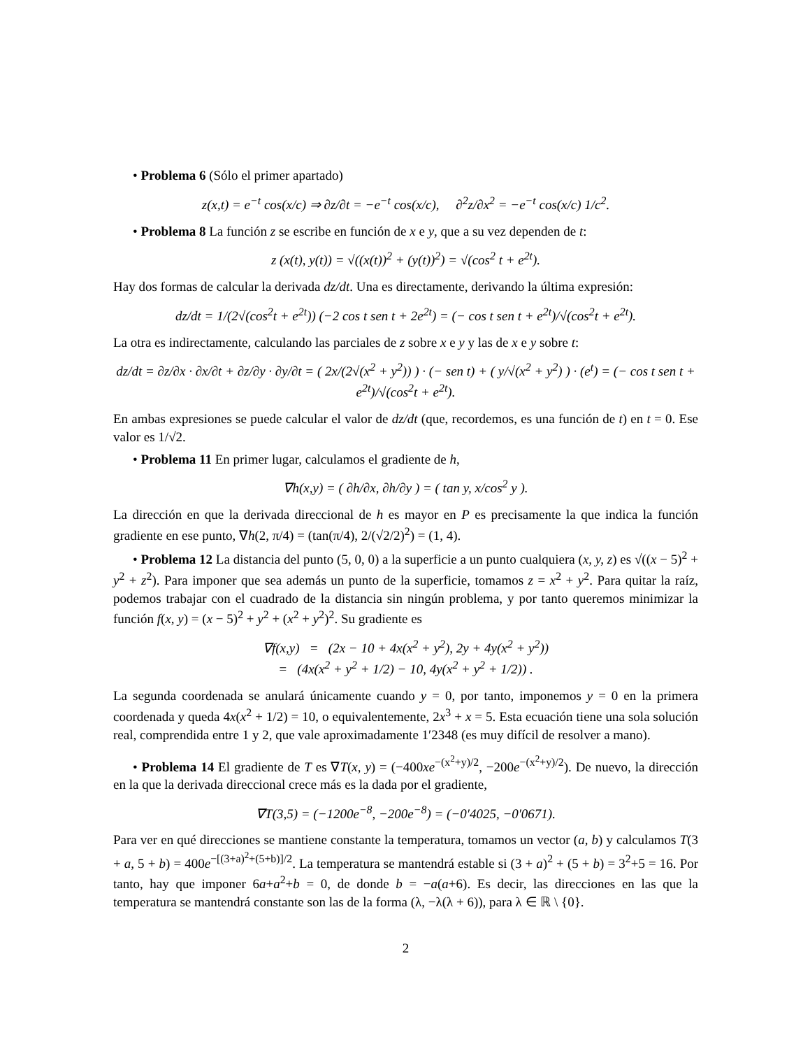• Problema 6 (Sólo el primer apartado)
z(x,t) = e<sup>−t</sup> cos(x/c) ⇒ ∂z/∂t = −e<sup>−t</sup> cos(x/c), ∂<sup>2</sup>z/∂x<sup>2</sup> = −e<sup>−t</sup> cos(x/c) 1/c<sup>2</sup>.
• Problema 8 La función z se escribe en función de x e y, que a su vez dependen de t:
z (x(t), y(t)) = √((x(t))<sup>2</sup> + (y(t))<sup>2</sup>) = √(cos<sup>2</sup> t + e<sup>2t</sup>).
Hay dos formas de calcular la derivada dz/dt. Una es directamente, derivando la última expresión:
dz/dt = 1/(2√(cos<sup>2</sup>t + e<sup>2t</sup>)) (−2 cos t sen t + 2e<sup>2t</sup>) = (− cos t sen t + e<sup>2t</sup>)/√(cos<sup>2</sup>t + e<sup>2t</sup>).
La otra es indirectamente, calculando las parciales de z sobre x e y y las de x e y sobre t:
dz/dt = ∂z/∂x · ∂x/∂t + ∂z/∂y · ∂y/∂t = ( 2x/(2√(x<sup>2</sup> + y<sup>2</sup>)) ) · (− sen t) + ( y/√(x<sup>2</sup> + y<sup>2</sup>) ) · (e<sup>t</sup>) = (− cos t sen t + e<sup>2t</sup>)/√(cos<sup>2</sup>t + e<sup>2t</sup>).
En ambas expresiones se puede calcular el valor de dz/dt (que, recordemos, es una función de t) en t = 0. Ese valor es 1/√2.
• Problema 11 En primer lugar, calculamos el gradiente de h,
∇h(x,y) = ( ∂h/∂x, ∂h/∂y ) = ( tan y, x/cos<sup>2</sup> y ).
La dirección en que la derivada direccional de h es mayor en P es precisamente la que indica la función gradiente en ese punto, ∇h(2, π/4) = (tan(π/4), 2/(√2/2)<sup>2</sup>) = (1, 4).
• Problema 12 La distancia del punto (5, 0, 0) a la superficie a un punto cualquiera (x, y, z) es √((x − 5)<sup>2</sup> + y<sup>2</sup> + z<sup>2</sup>). Para imponer que sea además un punto de la superficie, tomamos z = x<sup>2</sup> + y<sup>2</sup>. Para quitar la raíz, podemos trabajar con el cuadrado de la distancia sin ningún problema, y por tanto queremos minimizar la función f(x, y) = (x − 5)<sup>2</sup> + y<sup>2</sup> + (x<sup>2</sup> + y<sup>2</sup>)<sup>2</sup>. Su gradiente es
∇f(x,y) = (2x − 10 + 4x(x<sup>2</sup> + y<sup>2</sup>), 2y + 4y(x<sup>2</sup> + y<sup>2</sup>))
= (4x(x<sup>2</sup> + y<sup>2</sup> + 1/2) − 10, 4y(x<sup>2</sup> + y<sup>2</sup> + 1/2)) .
La segunda coordenada se anulará únicamente cuando y = 0, por tanto, imponemos y = 0 en la primera coordenada y queda 4x(x<sup>2</sup> + 1/2) = 10, o equivalentemente, 2x<sup>3</sup> + x = 5. Esta ecuación tiene una sola solución real, comprendida entre 1 y 2, que vale aproximadamente 1′2348 (es muy difícil de resolver a mano).
• Problema 14 El gradiente de T es ∇T(x, y) = (−400xe<sup>−(x<sup>2</sup>+y)/2</sup>, −200e<sup>−(x<sup>2</sup>+y)/2</sup>). De nuevo, la dirección en la que la derivada direccional crece más es la dada por el gradiente,
∇T(3,5) = (−1200e<sup>−8</sup>, −200e<sup>−8</sup>) = (−0′4025, −0′0671).
Para ver en qué direcciones se mantiene constante la temperatura, tomamos un vector (a, b) y calculamos T(3 + a, 5 + b) = 400e<sup>−[(3+a)<sup>2</sup>+(5+b)]/2</sup>. La temperatura se mantendrá estable si (3 + a)<sup>2</sup> + (5 + b) = 3<sup>2</sup>+5 = 16. Por tanto, hay que imponer 6a+a<sup>2</sup>+b = 0, de donde b = −a(a+6). Es decir, las direcciones en las que la temperatura se mantendrá constante son las de la forma (λ, −λ(λ + 6)), para λ ∈ ℝ \ {0}.
2